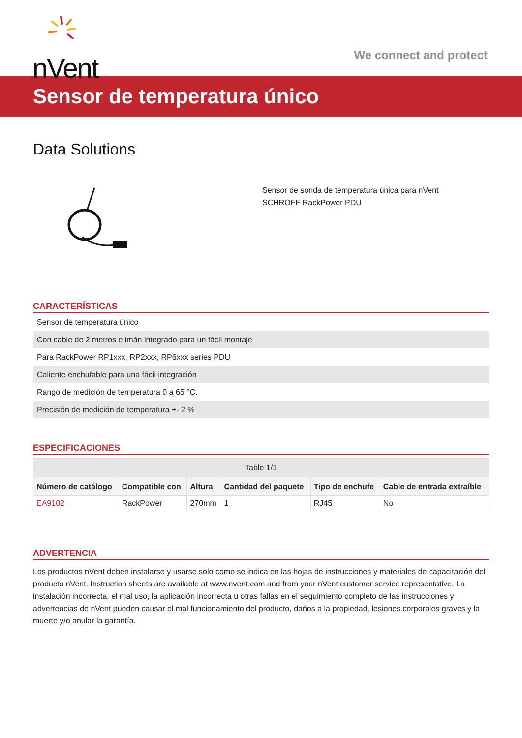nVent
We connect and protect
Sensor de temperatura único
Data Solutions
Sensor de sonda de temperatura única para nVent
SCHROFF RackPower PDU
CARACTERÍSTICAS
Sensor de temperatura único
Con cable de 2 metros e imán integrado para un fácil montaje
Para RackPower RP1xxx, RP2xxx, RP6xxx series PDU
Caliente enchufable para una fácil integración
Rango de medición de temperatura 0 a 65 °C.
Precisión de medición de temperatura +- 2 %
ESPECIFICACIONES
| Table 1/1 | | | | | |
| --- | --- | --- | --- | --- | --- |
| Número de catálogo | Compatible con | Altura | Cantidad del paquete | Tipo de enchufe | Cable de entrada extraíble |
| EA9102 | RackPower | 270mm | 1 | RJ45 | No |
ADVERTENCIA
Los productos nVent deben instalarse y usarse solo como se indica en las hojas de instrucciones y materiales de capacitación del producto nVent. Instruction sheets are available at www.nvent.com and from your nVent customer service representative. La instalación incorrecta, el mal uso, la aplicación incorrecta u otras fallas en el seguimiento completo de las instrucciones y advertencias de nVent pueden causar el mal funcionamiento del producto, daños a la propiedad, lesiones corporales graves y la muerte y/o anular la garantía.